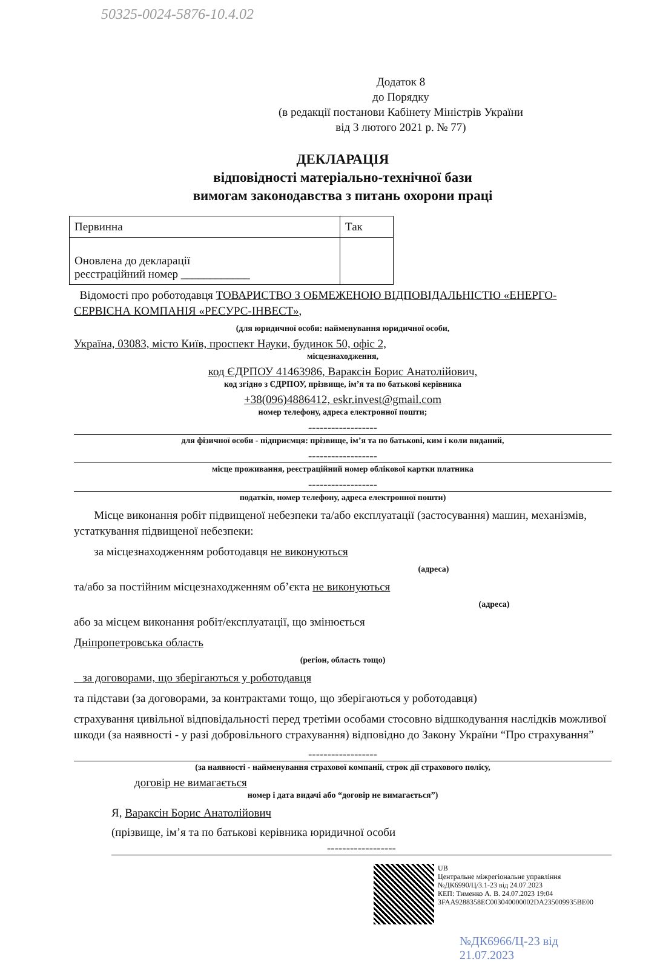50325-0024-5876-10.4.02
Додаток 8
до Порядку
(в редакції постанови Кабінету Міністрів України
від 3 лютого 2021 р. № 77)
ДЕКЛАРАЦІЯ
відповідності матеріально-технічної бази
вимогам законодавства з питань охорони праці
| Первинна | Так |
| Оновлена до декларації реєстраційний номер ____________ | |
Відомості про роботодавця ТОВАРИСТВО З ОБМЕЖЕНОЮ ВІДПОВІДАЛЬНІСТЮ «ЕНЕРГО-СЕРВІСНА КОМПАНІЯ «РЕСУРС-ІНВЕСТ»,
(для юридичної особи: найменування юридичної особи,
Україна, 03083, місто Київ, проспект Науки, будинок 50, офіс 2,
місцезнаходження,
код ЄДРПОУ 41463986, Вараксін Борис Анатолійович,
код згідно з ЄДРПОУ, прізвище, ім’я та по батькові керівника
+38(096)4886412, eskr.invest@gmail.com
номер телефону, адреса електронної пошти;
------------------
для фізичної особи - підприємця: прізвище, ім’я та по батькові, ким і коли виданий,
------------------
місце проживання, реєстраційний номер облікової картки платника
------------------
податків, номер телефону, адреса електронної пошти)
Місце виконання робіт підвищеної небезпеки та/або експлуатації (застосування) машин, механізмів, устаткування підвищеної небезпеки:
за місцезнаходженням роботодавця не виконуються
(адреса)
та/або за постійним місцезнаходженням об’єкта не виконуються
(адреса)
або за місцем виконання робіт/експлуатації, що змінюється
Дніпропетровська область
(регіон, область тощо)
за договорами, що зберігаються у роботодавця
та підстави (за договорами, за контрактами тощо, що зберігаються у роботодавця)
страхування цивільної відповідальності перед третіми особами стосовно відшкодування наслідків можливої шкоди (за наявності - у разі добровільного страхування) відповідно до Закону України “Про страхування”
------------------
(за наявності - найменування страхової компанії, строк дії страхового полісу,
договір не вимагається
номер і дата видачі або “договір не вимагається”)
Я, Вараксін Борис Анатолійович
(прізвище, ім’я та по батькові керівника юридичної особи
------------------
UB
Центральне міжрегіональне управління
№ДК6990/Ц/3.1-23 від 24.07.2023
КЕП: Тименко А. В. 24.07.2023 19:04
3FAA9288358EC003040000002DA235009935BE00
№ДК6966/Ц-23 від 21.07.2023